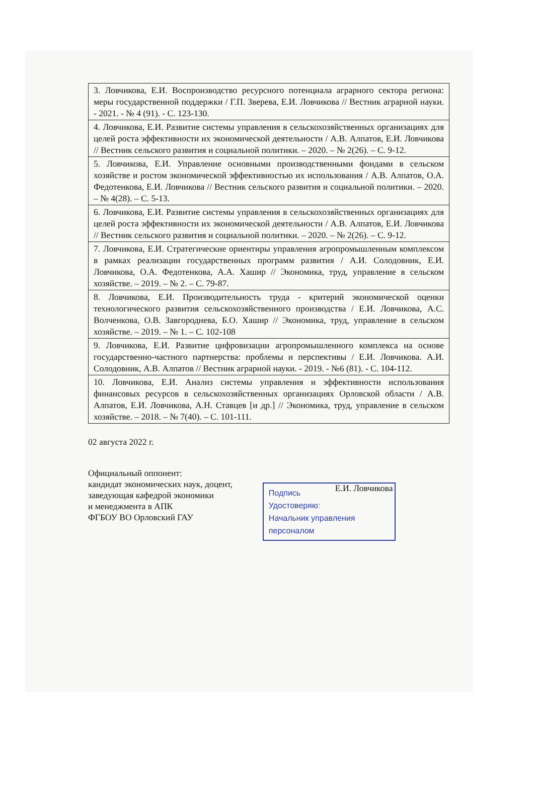| 3. Ловчикова, Е.И. Воспроизводство ресурсного потенциала аграрного сектора региона: меры государственной поддержки / Г.П. Зверева, Е.И. Ловчикова // Вестник аграрной науки. - 2021. - № 4 (91). - С. 123-130. |
| 4. Ловчикова, Е.И. Развитие системы управления в сельскохозяйственных организациях для целей роста эффективности их экономической деятельности / А.В. Алпатов, Е.И. Ловчикова // Вестник сельского развития и социальной политики. – 2020. – № 2(26). – С. 9-12. |
| 5. Ловчикова, Е.И. Управление основными производственными фондами в сельском хозяйстве и ростом экономической эффективностью их использования / А.В. Алпатов, О.А. Федотенкова, Е.И. Ловчикова // Вестник сельского развития и социальной политики. – 2020. – № 4(28). – С. 5-13. |
| 6. Ловчикова, Е.И. Развитие системы управления в сельскохозяйственных организациях для целей роста эффективности их экономической деятельности / А.В. Алпатов, Е.И. Ловчикова // Вестник сельского развития и социальной политики. – 2020. – № 2(26). – С. 9-12. |
| 7. Ловчикова, Е.И. Стратегические ориентиры управления агропромышленным комплексом в рамках реализации государственных программ развития / А.И. Солодовник, Е.И. Ловчикова, О.А. Федотенкова, А.А. Хашир // Экономика, труд, управление в сельском хозяйстве. – 2019. – № 2. – С. 79-87. |
| 8. Ловчикова, Е.И. Производительность труда - критерий экономической оценки технологического развития сельскохозяйственного производства / Е.И. Ловчикова, А.С. Волченкова, О.В. Завгороднева, Б.О. Хашир // Экономика, труд, управление в сельском хозяйстве. – 2019. – № 1. – С. 102-108 |
| 9. Ловчикова, Е.И. Развитие цифровизации агропромышленного комплекса на основе государственно-частного партнерства: проблемы и перспективы / Е.И. Ловчикова. А.И. Солодовник, А.В. Алпатов // Вестник аграрной науки. - 2019. - №6 (81). - С. 104-112. |
| 10. Ловчикова, Е.И. Анализ системы управления и эффективности использования финансовых ресурсов в сельскохозяйственных организациях Орловской области / А.В. Алпатов, Е.И. Ловчикова, А.Н. Ставцев [и др.] // Экономика, труд, управление в сельском хозяйстве. – 2018. – № 7(40). – С. 101-111. |
02 августа 2022 г.
Официальный оппонент:
кандидат экономических наук, доцент,
заведующая кафедрой экономики
и менеджмента в АПК
ФГБОУ ВО Орловский ГАУ
Подпись
Удостоверяю:
Начальник управления
персоналом
Е.И. Ловчикова